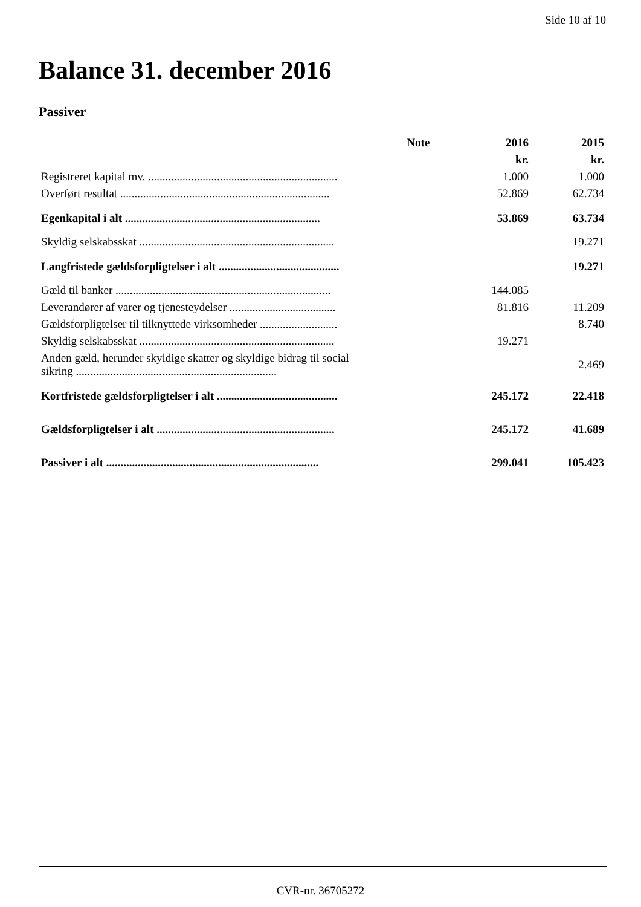Side 10 af 10
Balance 31. december 2016
Passiver
| | Note | 2016 | 2015 |
| --- | --- | --- | --- |
| | | kr. | kr. |
| Registreret kapital mv. .................................................................. | | 1.000 | 1.000 |
| Overført resultat ......................................................................... | | 52.869 | 62.734 |
| Egenkapital i alt .................................................................... | | 53.869 | 63.734 |
| Skyldig selskabsskat .................................................................... | | | 19.271 |
| Langfristede gældsforpligtelser i alt .......................................... | | | 19.271 |
| Gæld til banker ........................................................................... | | 144.085 | |
| Leverandører af varer og tjenesteydelser ..................................... | | 81.816 | 11.209 |
| Gældsforpligtelser til tilknyttede virksomheder ........................... | | | 8.740 |
| Skyldig selskabsskat .................................................................... | | 19.271 | |
| Anden gæld, herunder skyldige skatter og skyldige bidrag til social sikring ...................................................................... | | | 2.469 |
| Kortfristede gældsforpligtelser i alt .......................................... | | 245.172 | 22.418 |
| Gældsforpligtelser i alt .............................................................. | | 245.172 | 41.689 |
| Passiver i alt .......................................................................... | | 299.041 | 105.423 |
CVR-nr. 36705272